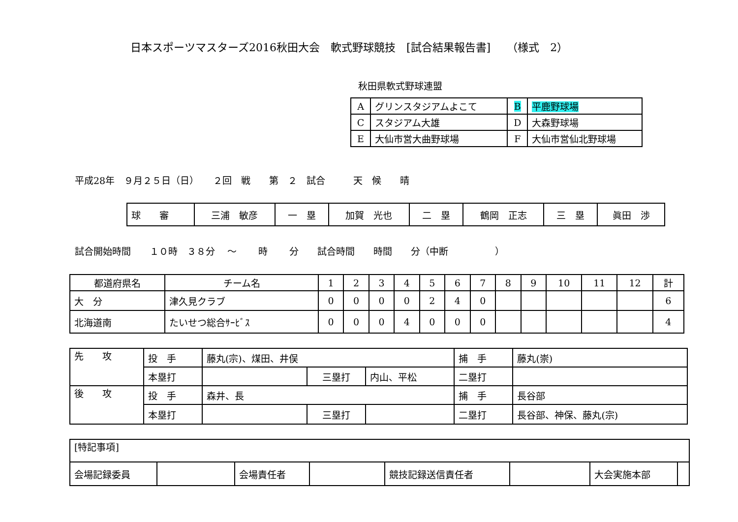日本スポーツマスターズ2016秋田大会　軟式野球競技　[試合結果報告書]　　（様式　2）
秋田県軟式野球連盟
| A | グリンスタジアムよこて | B | 平鹿野球場 |
| C | スタジアム大雄 | D | 大森野球場 |
| E | 大仙市営大曲野球場 | F | 大仙市営仙北野球場 |
平成28年　９月２５日（日）　　２回　戦　　第　２　試合　　　天　候　　晴
| 球 審 | 三浦 敏彦 | 一 塁 | 加賀 光也 | 二 塁 | 鶴岡 正志 | 三 塁 | 眞田 渉 |
試合開始時間　　１０時　３８分　 ～　　 時　　 分　　試合時間　　時間　　分（中断　　　　　）
| 都道府県名 | チーム名 | 1 | 2 | 3 | 4 | 5 | 6 | 7 | 8 | 9 | 10 | 11 | 12 | 計 |
| 大 分 | 津久見クラブ | 0 | 0 | 0 | 0 | 2 | 4 | 0 | | | | | | 6 |
| 北海道南 | たいせつ総合ｻｰﾋﾞｽ | 0 | 0 | 0 | 4 | 0 | 0 | 0 | | | | | | 4 |
| 先 攻 | 投 手 | 藤丸(宗)、煤田、井俣 | | | 捕 手 | 藤丸(崇) |
| | 本塁打 | | 三塁打 | 内山、平松 | 二塁打 | |
| 後 攻 | 投 手 | 森井、長 | | | 捕 手 | 長谷部 |
| | 本塁打 | | 三塁打 | | 二塁打 | 長谷部、神保、藤丸(宗) |
| [特記事項] | | | | | | | |
| 会場記録委員 | | 会場責任者 | | 競技記録送信責任者 | | 大会実施本部 | |